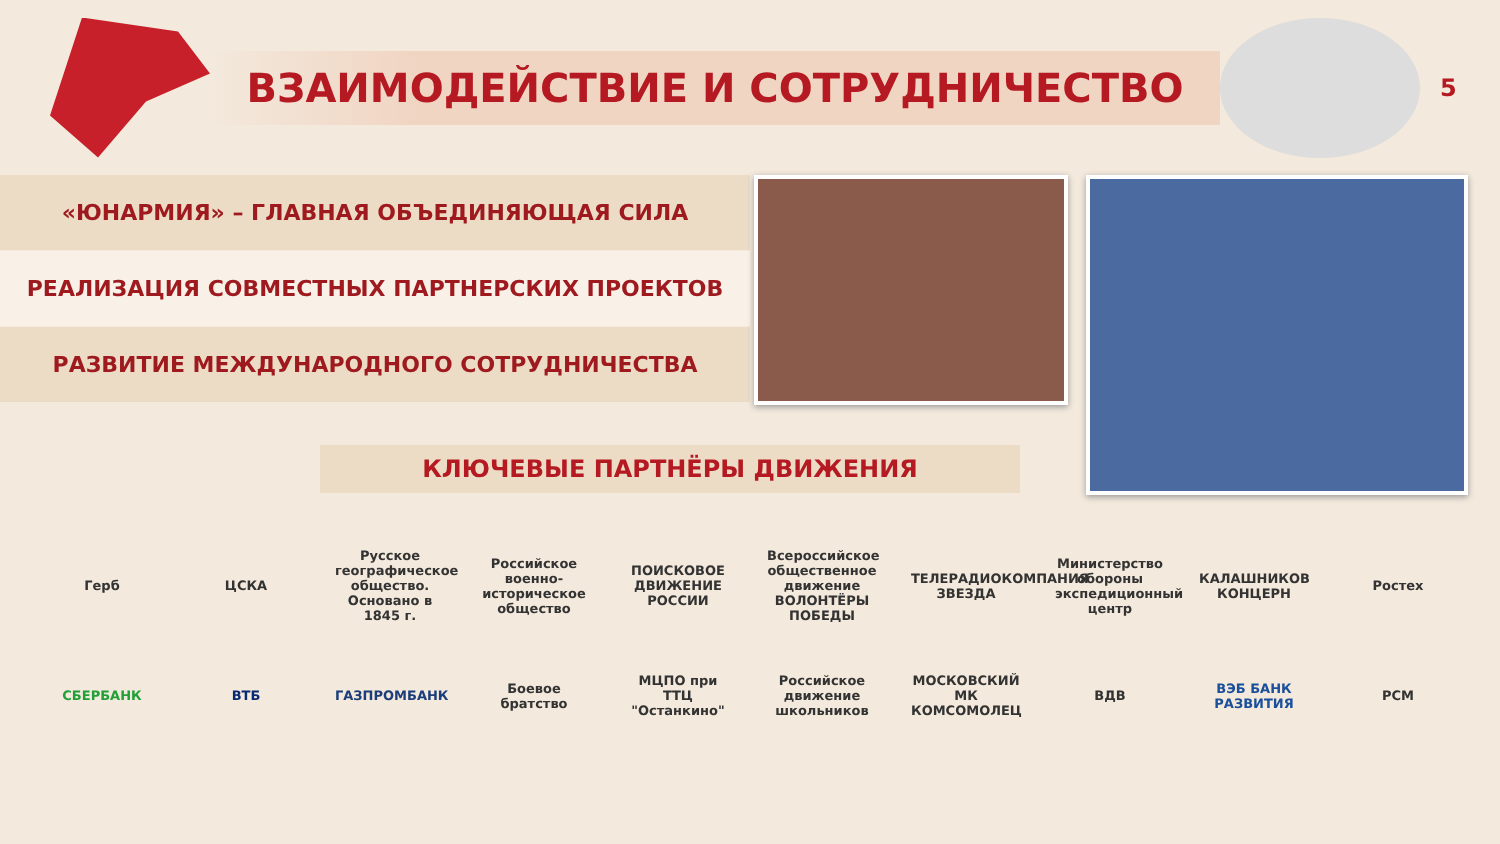ВЗАИМОДЕЙСТВИЕ И СОТРУДНИЧЕСТВО
5
«ЮНАРМИЯ» – ГЛАВНАЯ ОБЪЕДИНЯЮЩАЯ СИЛА
РЕАЛИЗАЦИЯ СОВМЕСТНЫХ ПАРТНЕРСКИХ ПРОЕКТОВ
РАЗВИТИЕ МЕЖДУНАРОДНОГО СОТРУДНИЧЕСТВА
КЛЮЧЕВЫЕ ПАРТНЁРЫ ДВИЖЕНИЯ
Герб ЦСКА
Русское географическое общество. Основано в 1845 г.
Российское военно-историческое общество
ПОИСКОВОЕ ДВИЖЕНИЕ РОССИИ
Всероссийское общественное движение ВОЛОНТЁРЫ ПОБЕДЫ
ТЕЛЕРАДИОКОМПАНИЯ ЗВЕЗДА
Министерство обороны экспедиционный центр
КАЛАШНИКОВ КОНЦЕРН
Ростех
СБЕРБАНК ВТБ ГАЗПРОМБАНК
Боевое братство
МЦПО при ТТЦ "Останкино"
Российское движение школьников
МОСКОВСКИЙ МК КОМСОМОЛЕЦ
ВДВ
ВЭБ БАНК РАЗВИТИЯ
РСМ